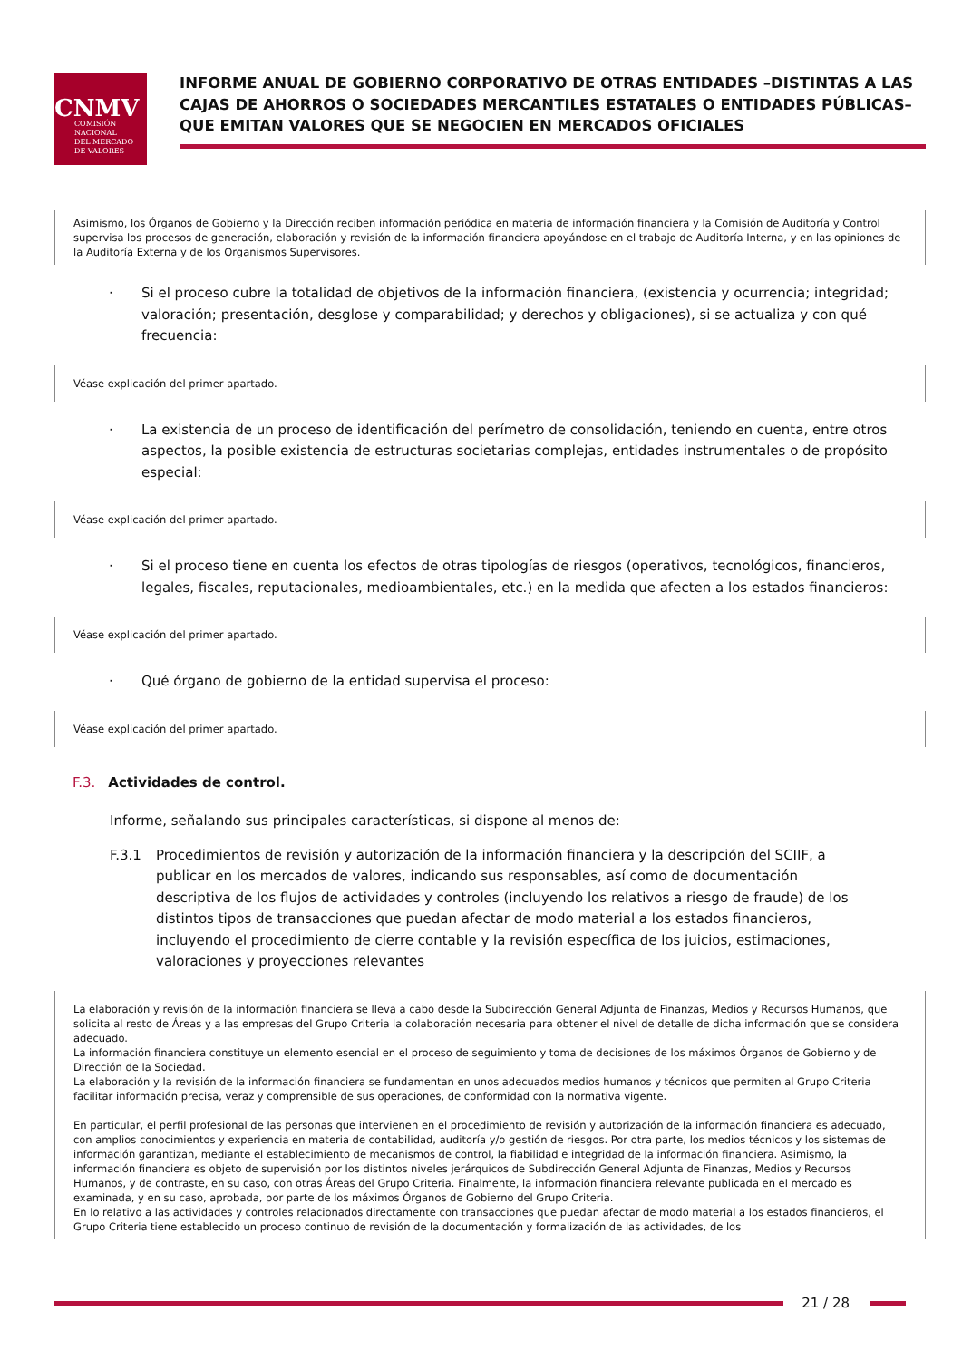CNMV
COMISIÓN
NACIONAL
DEL MERCADO
DE VALORES
INFORME ANUAL DE GOBIERNO CORPORATIVO DE OTRAS ENTIDADES –DISTINTAS A LAS CAJAS DE AHORROS O SOCIEDADES MERCANTILES ESTATALES O ENTIDADES PÚBLICAS– QUE EMITAN VALORES QUE SE NEGOCIEN EN MERCADOS OFICIALES
Asimismo, los Órganos de Gobierno y la Dirección reciben información periódica en materia de información financiera y la Comisión de Auditoría y Control supervisa los procesos de generación, elaboración y revisión de la información financiera apoyándose en el trabajo de Auditoría Interna, y en las opiniones de la Auditoría Externa y de los Organismos Supervisores.
· Si el proceso cubre la totalidad de objetivos de la información financiera, (existencia y ocurrencia; integridad; valoración; presentación, desglose y comparabilidad; y derechos y obligaciones), si se actualiza y con qué frecuencia:
Véase explicación del primer apartado.
· La existencia de un proceso de identificación del perímetro de consolidación, teniendo en cuenta, entre otros aspectos, la posible existencia de estructuras societarias complejas, entidades instrumentales o de propósito especial:
Véase explicación del primer apartado.
· Si el proceso tiene en cuenta los efectos de otras tipologías de riesgos (operativos, tecnológicos, financieros, legales, fiscales, reputacionales, medioambientales, etc.) en la medida que afecten a los estados financieros:
Véase explicación del primer apartado.
· Qué órgano de gobierno de la entidad supervisa el proceso:
Véase explicación del primer apartado.
F.3. Actividades de control.
Informe, señalando sus principales características, si dispone al menos de:
F.3.1 Procedimientos de revisión y autorización de la información financiera y la descripción del SCIIF, a publicar en los mercados de valores, indicando sus responsables, así como de documentación descriptiva de los flujos de actividades y controles (incluyendo los relativos a riesgo de fraude) de los distintos tipos de transacciones que puedan afectar de modo material a los estados financieros, incluyendo el procedimiento de cierre contable y la revisión específica de los juicios, estimaciones, valoraciones y proyecciones relevantes
La elaboración y revisión de la información financiera se lleva a cabo desde la Subdirección General Adjunta de Finanzas, Medios y Recursos Humanos, que solicita al resto de Áreas y a las empresas del Grupo Criteria la colaboración necesaria para obtener el nivel de detalle de dicha información que se considera adecuado.
La información financiera constituye un elemento esencial en el proceso de seguimiento y toma de decisiones de los máximos Órganos de Gobierno y de Dirección de la Sociedad.
La elaboración y la revisión de la información financiera se fundamentan en unos adecuados medios humanos y técnicos que permiten al Grupo Criteria facilitar información precisa, veraz y comprensible de sus operaciones, de conformidad con la normativa vigente.
En particular, el perfil profesional de las personas que intervienen en el procedimiento de revisión y autorización de la información financiera es adecuado, con amplios conocimientos y experiencia en materia de contabilidad, auditoría y/o gestión de riesgos. Por otra parte, los medios técnicos y los sistemas de información garantizan, mediante el establecimiento de mecanismos de control, la fiabilidad e integridad de la información financiera. Asimismo, la información financiera es objeto de supervisión por los distintos niveles jerárquicos de Subdirección General Adjunta de Finanzas, Medios y Recursos Humanos, y de contraste, en su caso, con otras Áreas del Grupo Criteria. Finalmente, la información financiera relevante publicada en el mercado es examinada, y en su caso, aprobada, por parte de los máximos Órganos de Gobierno del Grupo Criteria.
En lo relativo a las actividades y controles relacionados directamente con transacciones que puedan afectar de modo material a los estados financieros, el Grupo Criteria tiene establecido un proceso continuo de revisión de la documentación y formalización de las actividades, de los
21 / 28